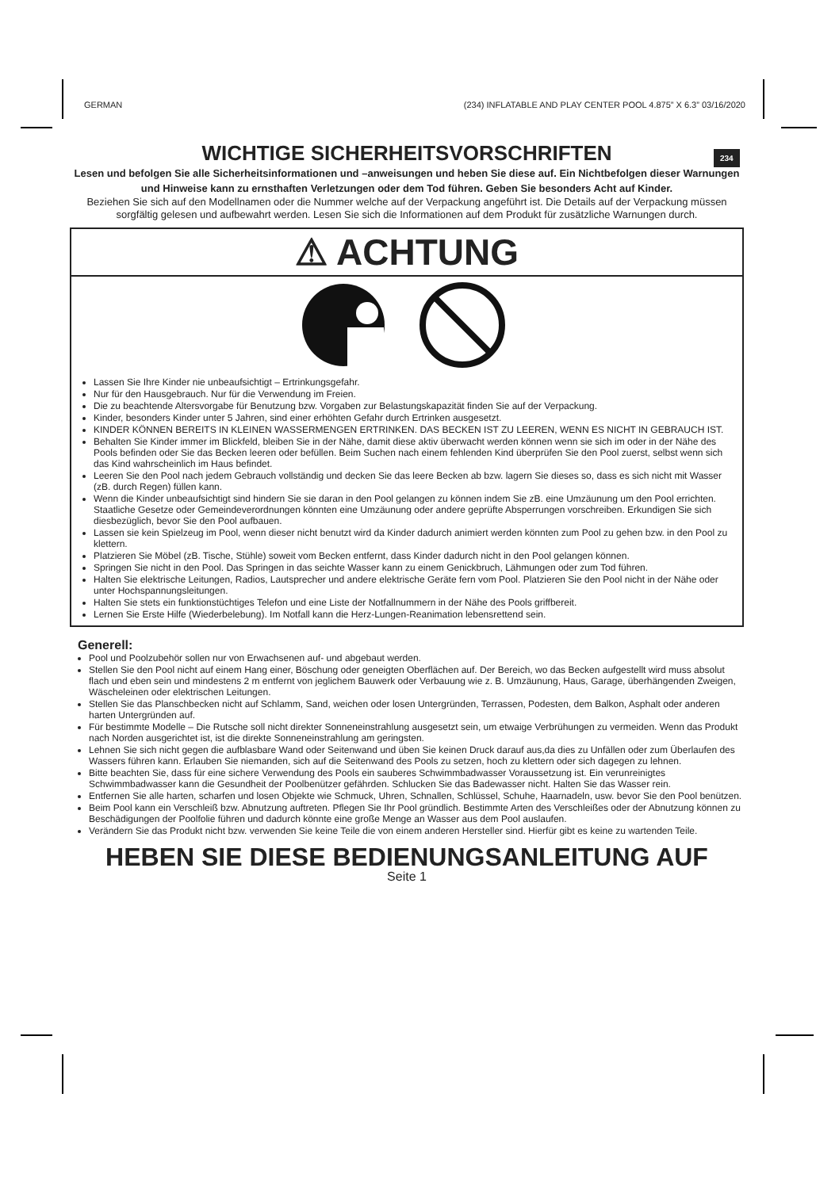GERMAN (234) INFLATABLE AND PLAY CENTER POOL 4.875” X 6.3” 03/16/2020
234
WICHTIGE SICHERHEITSVORSCHRIFTEN
Lesen und befolgen Sie alle Sicherheitsinformationen und –anweisungen und heben Sie diese auf. Ein Nichtbefolgen dieser Warnungen und Hinweise kann zu ernsthaften Verletzungen oder dem Tod führen. Geben Sie besonders Acht auf Kinder.
Beziehen Sie sich auf den Modellnamen oder die Nummer welche auf der Verpackung angeführt ist. Die Details auf der Verpackung müssen sorgfältig gelesen und aufbewahrt werden. Lesen Sie sich die Informationen auf dem Produkt für zusätzliche Warnungen durch.
⚠ ACHTUNG
Lassen Sie Ihre Kinder nie unbeaufsichtigt – Ertrinkungsgefahr.
Nur für den Hausgebrauch. Nur für die Verwendung im Freien.
Die zu beachtende Altersvorgabe für Benutzung bzw. Vorgaben zur Belastungskapazität finden Sie auf der Verpackung.
Kinder, besonders Kinder unter 5 Jahren, sind einer erhöhten Gefahr durch Ertrinken ausgesetzt.
KINDER KÖNNEN BEREITS IN KLEINEN WASSERMENGEN ERTRINKEN. DAS BECKEN IST ZU LEEREN, WENN ES NICHT IN GEBRAUCH IST.
Behalten Sie Kinder immer im Blickfeld, bleiben Sie in der Nähe, damit diese aktiv überwacht werden können wenn sie sich im oder in der Nähe des Pools befinden oder Sie das Becken leeren oder befüllen. Beim Suchen nach einem fehlenden Kind überprüfen Sie den Pool zuerst, selbst wenn sich das Kind wahrscheinlich im Haus befindet.
Leeren Sie den Pool nach jedem Gebrauch vollständig und decken Sie das leere Becken ab bzw. lagern Sie dieses so, dass es sich nicht mit Wasser (zB. durch Regen) füllen kann.
Wenn die Kinder unbeaufsichtigt sind hindern Sie sie daran in den Pool gelangen zu können indem Sie zB. eine Umzäunung um den Pool errichten. Staatliche Gesetze oder Gemeindeverordnungen könnten eine Umzäunung oder andere geprüfte Absperrungen vorschreiben. Erkundigen Sie sich diesbezüglich, bevor Sie den Pool aufbauen.
Lassen sie kein Spielzeug im Pool, wenn dieser nicht benutzt wird da Kinder dadurch animiert werden könnten zum Pool zu gehen bzw. in den Pool zu klettern.
Platzieren Sie Möbel (zB. Tische, Stühle) soweit vom Becken entfernt, dass Kinder dadurch nicht in den Pool gelangen können.
Springen Sie nicht in den Pool. Das Springen in das seichte Wasser kann zu einem Genickbruch, Lähmungen oder zum Tod führen.
Halten Sie elektrische Leitungen, Radios, Lautsprecher und andere elektrische Geräte fern vom Pool. Platzieren Sie den Pool nicht in der Nähe oder unter Hochspannungsleitungen.
Halten Sie stets ein funktionstüchtiges Telefon und eine Liste der Notfallnummern in der Nähe des Pools griffbereit.
Lernen Sie Erste Hilfe (Wiederbelebung). Im Notfall kann die Herz-Lungen-Reanimation lebensrettend sein.
Generell:
Pool und Poolzubehör sollen nur von Erwachsenen auf- und abgebaut werden.
Stellen Sie den Pool nicht auf einem Hang einer, Böschung oder geneigten Oberflächen auf. Der Bereich, wo das Becken aufgestellt wird muss absolut flach und eben sein und mindestens 2 m entfernt von jeglichem Bauwerk oder Verbauung wie z. B. Umzäunung, Haus, Garage, überhängenden Zweigen, Wäscheleinen oder elektrischen Leitungen.
Stellen Sie das Planschbecken nicht auf Schlamm, Sand, weichen oder losen Untergründen, Terrassen, Podesten, dem Balkon, Asphalt oder anderen harten Untergründen auf.
Für bestimmte Modelle – Die Rutsche soll nicht direkter Sonneneinstrahlung ausgesetzt sein, um etwaige Verbrühungen zu vermeiden. Wenn das Produkt nach Norden ausgerichtet ist, ist die direkte Sonneneinstrahlung am geringsten.
Lehnen Sie sich nicht gegen die aufblasbare Wand oder Seitenwand und üben Sie keinen Druck darauf aus,da dies zu Unfällen oder zum Überlaufen des Wassers führen kann. Erlauben Sie niemanden, sich auf die Seitenwand des Pools zu setzen, hoch zu klettern oder sich dagegen zu lehnen.
Bitte beachten Sie, dass für eine sichere Verwendung des Pools ein sauberes Schwimmbadwasser Voraussetzung ist. Ein verunreinigtes Schwimmbadwasser kann die Gesundheit der Poolbenützer gefährden. Schlucken Sie das Badewasser nicht. Halten Sie das Wasser rein.
Entfernen Sie alle harten, scharfen und losen Objekte wie Schmuck, Uhren, Schnallen, Schlüssel, Schuhe, Haarnadeln, usw. bevor Sie den Pool benützen.
Beim Pool kann ein Verschleiß bzw. Abnutzung auftreten. Pflegen Sie Ihr Pool gründlich. Bestimmte Arten des Verschleißes oder der Abnutzung können zu Beschädigungen der Poolfolie führen und dadurch könnte eine große Menge an Wasser aus dem Pool auslaufen.
Verändern Sie das Produkt nicht bzw. verwenden Sie keine Teile die von einem anderen Hersteller sind. Hierfür gibt es keine zu wartenden Teile.
HEBEN SIE DIESE BEDIENUNGSANLEITUNG AUF
Seite 1